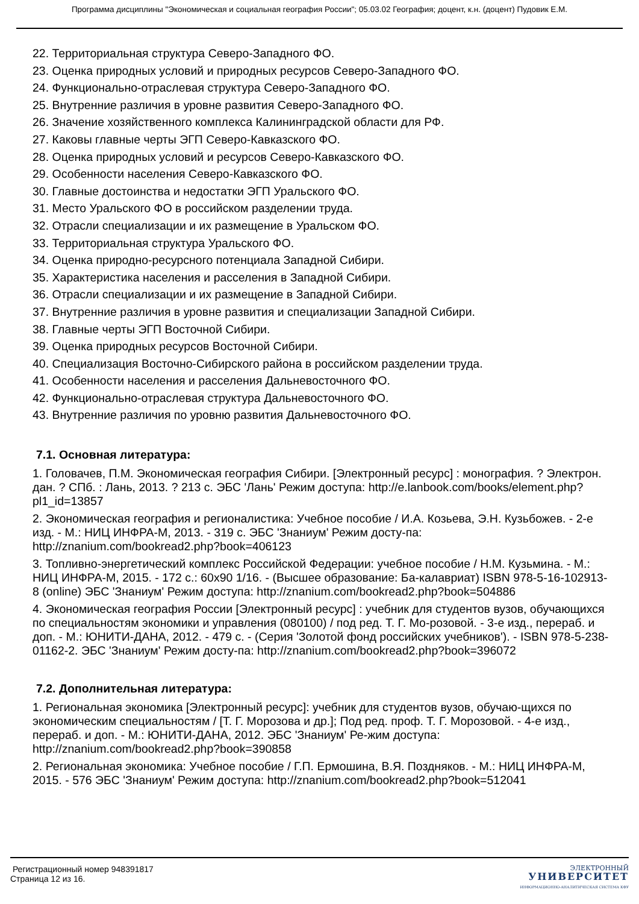Программа дисциплины "Экономическая и социальная география России"; 05.03.02 География; доцент, к.н. (доцент) Пудовик Е.М.
22. Территориальная структура Северо-Западного ФО.
23. Оценка природных условий и природных ресурсов Северо-Западного ФО.
24. Функционально-отраслевая структура Северо-Западного ФО.
25. Внутренние различия в уровне развития Северо-Западного ФО.
26. Значение хозяйственного комплекса Калининградской области для РФ.
27. Каковы главные черты ЭГП Северо-Кавказского ФО.
28. Оценка природных условий и ресурсов Северо-Кавказского ФО.
29. Особенности населения Северо-Кавказского ФО.
30. Главные достоинства и недостатки ЭГП Уральского ФО.
31. Место Уральского ФО в российском разделении труда.
32. Отрасли специализации и их размещение в Уральском ФО.
33. Территориальная структура Уральского ФО.
34. Оценка природно-ресурсного потенциала Западной Сибири.
35. Характеристика населения и расселения в Западной Сибири.
36. Отрасли специализации и их размещение в Западной Сибири.
37. Внутренние различия в уровне развития и специализации Западной Сибири.
38. Главные черты ЭГП Восточной Сибири.
39. Оценка природных ресурсов Восточной Сибири.
40. Специализация Восточно-Сибирского района в российском разделении труда.
41. Особенности населения и расселения Дальневосточного ФО.
42. Функционально-отраслевая структура Дальневосточного ФО.
43. Внутренние различия по уровню развития Дальневосточного ФО.
7.1. Основная литература:
1. Головачев, П.М. Экономическая география Сибири. [Электронный ресурс] : монография. ? Электрон. дан. ? СПб. : Лань, 2013. ? 213 с. ЭБС 'Лань' Режим доступа: http://e.lanbook.com/books/element.php?pl1_id=13857
2. Экономическая география и регионалистика: Учебное пособие / И.А. Козьева, Э.Н. Кузьбожев. - 2-е изд. - М.: НИЦ ИНФРА-М, 2013. - 319 с. ЭБС 'Знаниум' Режим досту-па: http://znanium.com/bookread2.php?book=406123
3. Топливно-энергетический комплекс Российской Федерации: учебное пособие / Н.М. Кузьмина. - М.: НИЦ ИНФРА-М, 2015. - 172 с.: 60x90 1/16. - (Высшее образование: Ба-калавриат) ISBN 978-5-16-102913-8 (online) ЭБС 'Знаниум' Режим доступа: http://znanium.com/bookread2.php?book=504886
4. Экономическая география России [Электронный ресурс] : учебник для студентов вузов, обучающихся по специальностям экономики и управления (080100) / под ред. Т. Г. Мо-розовой. - 3-е изд., перераб. и доп. - М.: ЮНИТИ-ДАНА, 2012. - 479 с. - (Серия 'Золотой фонд российских учебников'). - ISBN 978-5-238-01162-2. ЭБС 'Знаниум' Режим досту-па: http://znanium.com/bookread2.php?book=396072
7.2. Дополнительная литература:
1. Региональная экономика [Электронный ресурс]: учебник для студентов вузов, обучаю-щихся по экономическим специальностям / [Т. Г. Морозова и др.]; Под ред. проф. Т. Г. Морозовой. - 4-е изд., перераб. и доп. - М.: ЮНИТИ-ДАНА, 2012. ЭБС 'Знаниум' Ре-жим доступа: http://znanium.com/bookread2.php?book=390858
2. Региональная экономика: Учебное пособие / Г.П. Ермошина, В.Я. Поздняков. - М.: НИЦ ИНФРА-М, 2015. - 576 ЭБС 'Знаниум' Режим доступа: http://znanium.com/bookread2.php?book=512041
Регистрационный номер 948391817
Страница 12 из 16.
ЭЛЕКТРОННЫЙ
УНИВЕРСИТЕТ
ИНФОРМАЦИОННО-АНАЛИТИЧЕСКАЯ СИСТЕМА КФУ